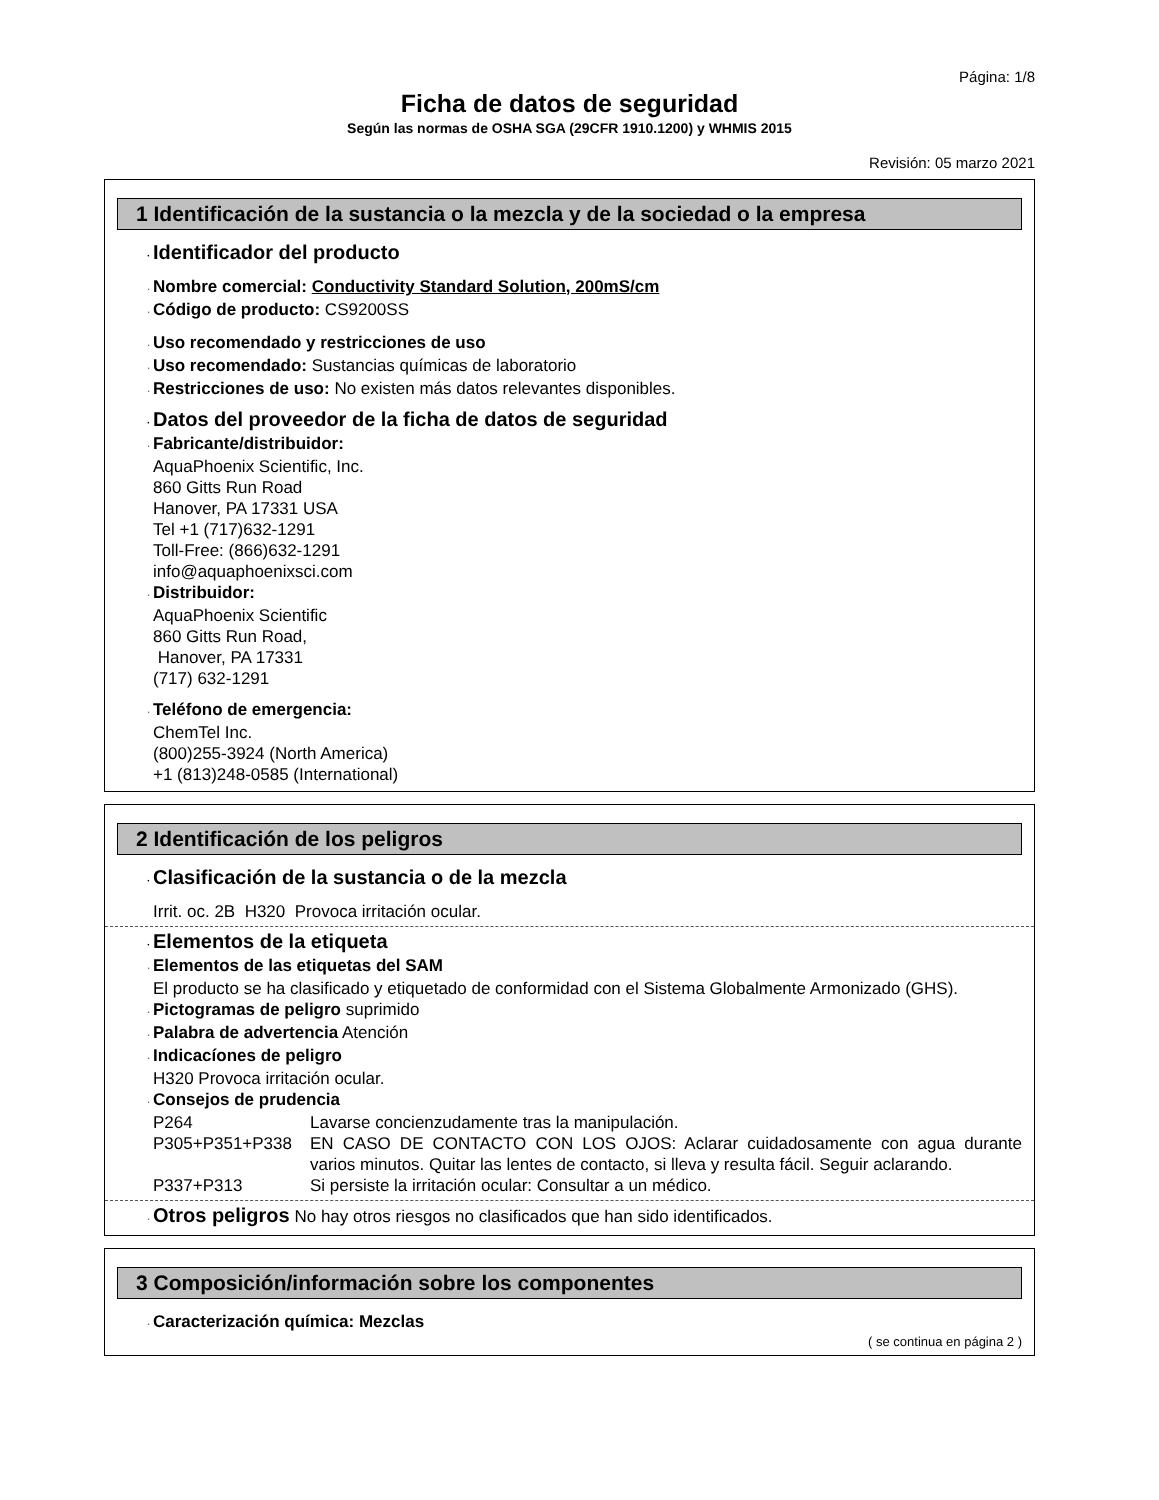Página: 1/8
Ficha de datos de seguridad
Según las normas de OSHA SGA (29CFR 1910.1200) y WHMIS 2015
Revisión: 05 marzo 2021
1 Identificación de la sustancia o la mezcla y de la sociedad o la empresa
· Identificador del producto
· Nombre comercial: Conductivity Standard Solution, 200mS/cm
· Código de producto: CS9200SS
· Uso recomendado y restricciones de uso
· Uso recomendado: Sustancias químicas de laboratorio
· Restricciones de uso: No existen más datos relevantes disponibles.
· Datos del proveedor de la ficha de datos de seguridad
· Fabricante/distribuidor:
AquaPhoenix Scientific, Inc.
860 Gitts Run Road
Hanover, PA 17331 USA
Tel +1 (717)632-1291
Toll-Free: (866)632-1291
info@aquaphoenixsci.com
· Distribuidor:
AquaPhoenix Scientific
860 Gitts Run Road,
Hanover, PA 17331
(717) 632-1291
· Teléfono de emergencia:
ChemTel Inc.
(800)255-3924 (North America)
+1 (813)248-0585 (International)
2 Identificación de los peligros
· Clasificación de la sustancia o de la mezcla
Irrit. oc. 2B H320 Provoca irritación ocular.
· Elementos de la etiqueta
· Elementos de las etiquetas del SAM
El producto se ha clasificado y etiquetado de conformidad con el Sistema Globalmente Armonizado (GHS).
· Pictogramas de peligro suprimido
· Palabra de advertencia Atención
· Indicacíones de peligro
H320 Provoca irritación ocular.
· Consejos de prudencia
P264 Lavarse concienzudamente tras la manipulación.
P305+P351+P338 EN CASO DE CONTACTO CON LOS OJOS: Aclarar cuidadosamente con agua durante varios minutos. Quitar las lentes de contacto, si lleva y resulta fácil. Seguir aclarando.
P337+P313 Si persiste la irritación ocular: Consultar a un médico.
· Otros peligros No hay otros riesgos no clasificados que han sido identificados.
3 Composición/información sobre los componentes
· Caracterización química: Mezclas
( se continua en página 2 )